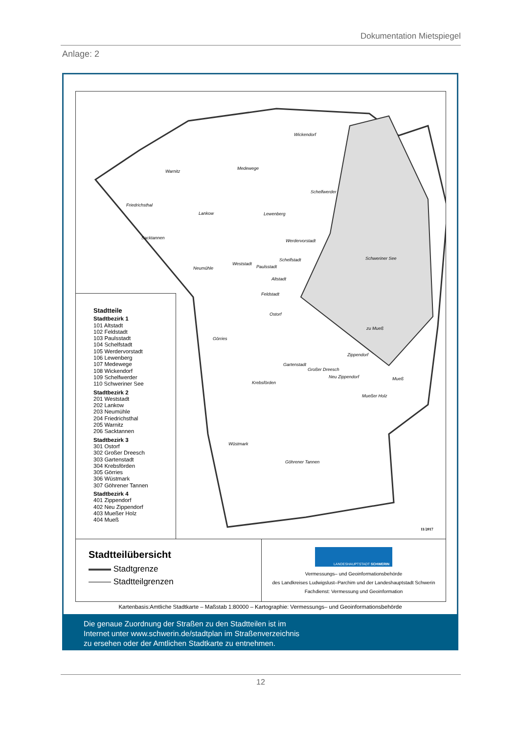Dokumentation Mietspiegel
Anlage: 2
Wickendorf
Warnitz
Medewege
Schelfwerder
Friedrichsthal
Lankow Lewenberg
Sacktannen
Werdervorstadt
Schweriner See Schelfstadt
Neumühle
Weststadt
Paulsstadt
Altstadt
Feldstadt
Ostorf
zu Mueß
Görries
Zippendorf
Gartenstadt
Großer Dreesch
Neu Zippendorf Mueß
Krebsförden
Mueßer Holz
Wüstmark
Göhrener Tannen
11/2017
Stadtteile
Stadtbezirk 1
101 Altstadt
102 Feldstadt
103 Paulsstadt
104 Schelfstadt
105 Werdervorstadt
106 Lewenberg
107 Medewege
108 Wickendorf
109 Schelfwerder
110 Schweriner See
Stadtbezirk 2
201 Weststadt
202 Lankow
203 Neumühle
204 Friedrichsthal
205 Warnitz
206 Sacktannen
Stadtbezirk 3
301 Ostorf
302 Großer Dreesch
303 Gartenstadt
304 Krebsförden
305 Görries
306 Wüstmark
307 Göhrener Tannen
Stadtbezirk 4
401 Zippendorf
402 Neu Zippendorf
403 Mueßer Holz
404 Mueß
Stadtteilübersicht
Stadtgrenze
Stadtteilgrenzen
LANDESHAUPTSTADT SCHWERIN
Vermessungs– und Geoinformationsbehörde
des Landkreises Ludwigslust–Parchim und der Landeshauptstadt Schwerin
Fachdienst: Vermessung und Geoinformation
Kartenbasis:Amtliche Stadtkarte – Maßstab 1:80000 – Kartographie: Vermessungs– und Geoinformationsbehörde
Die genaue Zuordnung der Straßen zu den Stadtteilen ist im
Internet unter www.schwerin.de/stadtplan im Straßenverzeichnis
zu ersehen oder der Amtlichen Stadtkarte zu entnehmen.
12